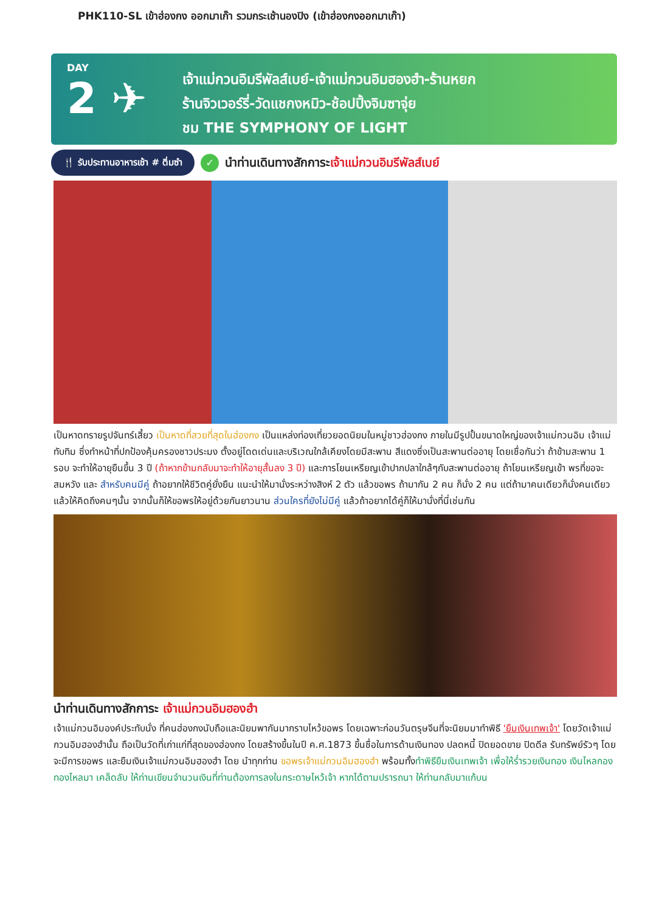PHK110-SL เข้าฮ่องกง ออกมาเก๊า รวมกระเช้านองปิง (เข้าฮ่องกงออกมาเก๊า)
DAY
2 ✈
เจ้าแม่กวนอิมรีพัลส์เบย์-เจ้าแม่กวนอิมฮองฮำ-ร้านหยก
ร้านจิวเวอร์รี่-วัดแชกงหมิว-ช้อปปิ้งจิมซาจุ่ย
ชม THE SYMPHONY OF LIGHT
🍴 รับประทานอาหารเช้า # ติ่มซำ ✓ นำท่านเดินทางสักการะเจ้าแม่กวนอิมรีพัลส์เบย์
เป็นหาดทรายรูปจันทร์เสี้ยว เป็นหาดที่สวยที่สุดในฮ่องกง เป็นแหล่งท่องเที่ยวยอดนิยมในหมู่ชาวฮ่องกง ภายในมีรูปปั้นขนาดใหญ่ของเจ้าแม่กวนอิม เจ้าแม่ทับทิม ซึ่งทำหน้าที่ปกป้องคุ้มครองชาวประมง ตั้งอยู่โดดเด่นและบริเวณใกล้เคียงโดยมีสะพาน สีแดงซึ่งเป็นสะพานต่ออายุ โดยเชื่อกันว่า ถ้าข้ามสะพาน 1 รอบ จะทำให้อายุยืนขึ้น 3 ปี (ถ้าหากข้ามกลับมาจะทำให้อายุสั้นลง 3 ปี) และการโยนเหรียญเข้าปากปลาใกล้ๆกับสะพานต่ออายุ ถ้าโยนเหรียญเข้า พรที่ขอจะสมหวัง และ สำหรับคนมีคู่ ถ้าอยากให้ชีวิตคู่ยั่งยืน แนะนำให้มานั่งระหว่างสิงห์ 2 ตัว แล้วขอพร ถ้ามากัน 2 คน ก็นั่ง 2 คน แต่ถ้ามาคนเดียวก็นั่งคนเดียว แล้วให้คิดถึงคนๆนั้น จากนั้นก็ให้ขอพรให้อยู่ด้วยกันยาวนาน ส่วนใครที่ยังไม่มีคู่ แล้วถ้าอยากได้คู่ก็ให้มานั่งที่นี่เช่นกัน
นำท่านเดินทางสักการะ เจ้าแม่กวนอิมฮองฮำ
เจ้าแม่กวนอิมองค์ประทับนั่ง ที่คนฮ่องกงนับถือและนิยมพากันมากราบไหว้ขอพร โดยเฉพาะก่อนวันตรุษจีนที่จะนิยมมาทำพิธี 'ยืมเงินเทพเจ้า' โดยวัดเจ้าแม่กวนอิมฮองฮำนั้น ถือเป็นวัดที่เก่าแก่ที่สุดของฮ่องกง โดยสร้างขึ้นในปี ค.ศ.1873 ขึ้นชื่อในการด้านเงินทอง ปลดหนี้ ปิดยอดขาย ปิดดีล รับทรัพย์รัวๆ โดยจะมีการขอพร และยืมเงินเจ้าแม่กวนอิมฮองฮำ โดย นำทุกท่าน ขอพรเจ้าแม่กวนอิมฮองฮำ พร้อมทั้งทำพิธียืมเงินเทพเจ้า เพื่อให้ร่ำรวยเงินทอง เงินไหลกองทองไหลมา เคล็ดลับ ให้ท่านเขียนจำนวนเงินที่ท่านต้องการลงในกระดาษไหว้เจ้า หากได้ตามปรารถนา ให้ท่านกลับมาแก้บน